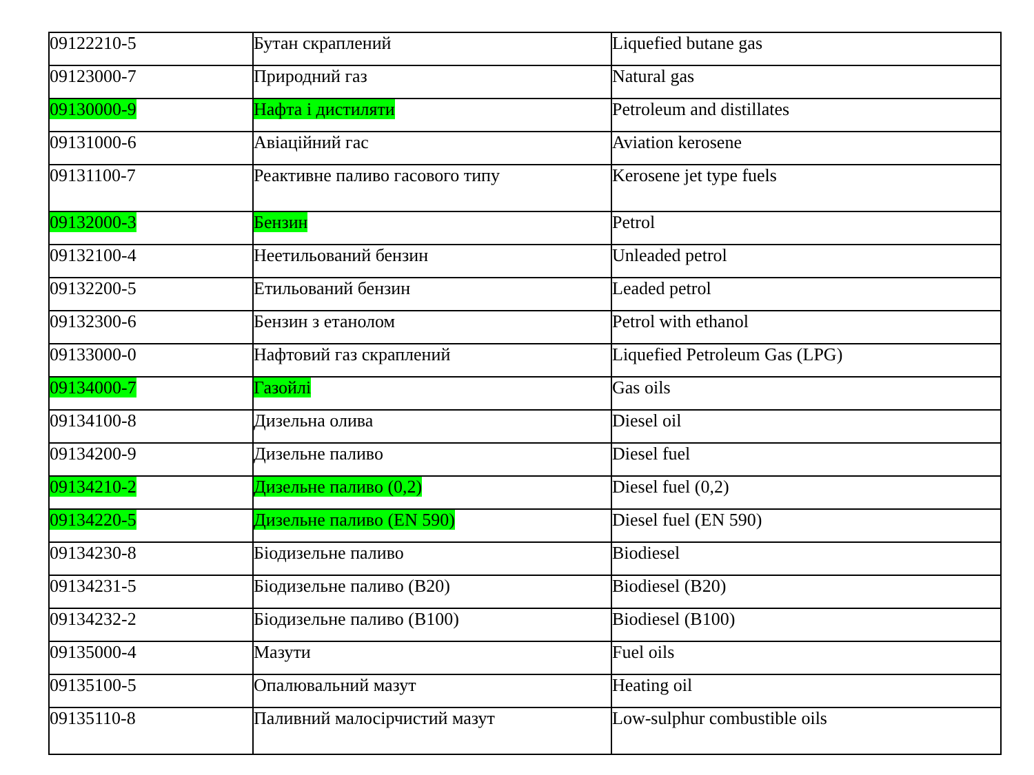| 09122210-5 | Бутан скраплений | Liquefied butane gas |
| 09123000-7 | Природний газ | Natural gas |
| 09130000-9 | Нафта і дистиляти | Petroleum and distillates |
| 09131000-6 | Авіаційний гас | Aviation kerosene |
| 09131100-7 | Реактивне паливо гасового типу | Kerosene jet type fuels |
| 09132000-3 | Бензин | Petrol |
| 09132100-4 | Неетильований бензин | Unleaded petrol |
| 09132200-5 | Етильований бензин | Leaded petrol |
| 09132300-6 | Бензин з етанолом | Petrol with ethanol |
| 09133000-0 | Нафтовий газ скраплений | Liquefied Petroleum Gas (LPG) |
| 09134000-7 | Газойлі | Gas oils |
| 09134100-8 | Дизельна олива | Diesel oil |
| 09134200-9 | Дизельне паливо | Diesel fuel |
| 09134210-2 | Дизельне паливо (0,2) | Diesel fuel (0,2) |
| 09134220-5 | Дизельне паливо (EN 590) | Diesel fuel (EN 590) |
| 09134230-8 | Біодизельне паливо | Biodiesel |
| 09134231-5 | Біодизельне паливо (B20) | Biodiesel (B20) |
| 09134232-2 | Біодизельне паливо (B100) | Biodiesel (B100) |
| 09135000-4 | Мазути | Fuel oils |
| 09135100-5 | Опалювальний мазут | Heating oil |
| 09135110-8 | Паливний малосірчистий мазут | Low-sulphur combustible oils |